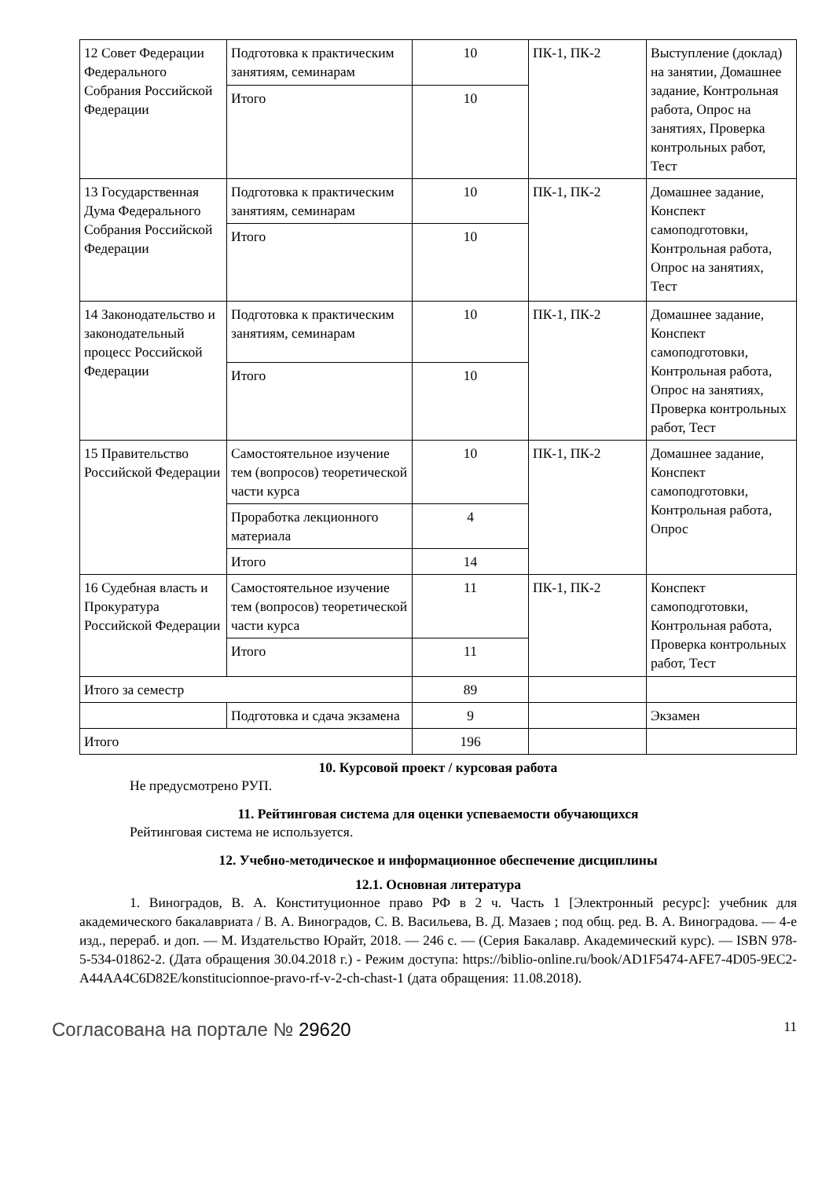| 12 Совет Федерации Федерального Собрания Российской Федерации | Подготовка к практическим занятиям, семинарам | 10 | ПК-1, ПК-2 | Выступление (доклад) на занятии, Домашнее задание, Контрольная работа, Опрос на занятиях, Проверка контрольных работ, Тест |
| | Итого | 10 | | |
| 13 Государственная Дума Федерального Собрания Российской Федерации | Подготовка к практическим занятиям, семинарам | 10 | ПК-1, ПК-2 | Домашнее задание, Конспект самоподготовки, Контрольная работа, Опрос на занятиях, Тест |
| | Итого | 10 | | |
| 14 Законодательство и законодательный процесс Российской Федерации | Подготовка к практическим занятиям, семинарам | 10 | ПК-1, ПК-2 | Домашнее задание, Конспект самоподготовки, Контрольная работа, Опрос на занятиях, Проверка контрольных работ, Тест |
| | Итого | 10 | | |
| 15 Правительство Российской Федерации | Самостоятельное изучение тем (вопросов) теоретической части курса | 10 | ПК-1, ПК-2 | Домашнее задание, Конспект самоподготовки, Контрольная работа, Опрос |
| | Проработка лекционного материала | 4 | | |
| | Итого | 14 | | |
| 16 Судебная власть и Прокуратура Российской Федерации | Самостоятельное изучение тем (вопросов) теоретической части курса | 11 | ПК-1, ПК-2 | Конспект самоподготовки, Контрольная работа, Проверка контрольных работ, Тест |
| | Итого | 11 | | |
| Итого за семестр | | 89 | | |
| | Подготовка и сдача экзамена | 9 | | Экзамен |
| Итого | | 196 | | |
10. Курсовой проект / курсовая работа
Не предусмотрено РУП.
11. Рейтинговая система для оценки успеваемости обучающихся
Рейтинговая система не используется.
12. Учебно-методическое и информационное обеспечение дисциплины
12.1. Основная литература
1. Виноградов, В. А. Конституционное право РФ в 2 ч. Часть 1 [Электронный ресурс]: учебник для академического бакалавриата / В. А. Виноградов, С. В. Васильева, В. Д. Мазаев ; под общ. ред. В. А. Виноградова. — 4-е изд., перераб. и доп. — М. Издательство Юрайт, 2018. — 246 с. — (Серия Бакалавр. Академический курс). — ISBN 978-5-534-01862-2. (Дата обращения 30.04.2018 г.) - Режим доступа: https://biblio-online.ru/book/AD1F5474-AFE7-4D05-9EC2-A44AA4C6D82E/konstitucionnoe-pravo-rf-v-2-ch-chast-1 (дата обращения: 11.08.2018).
Согласована на портале № 29620 11